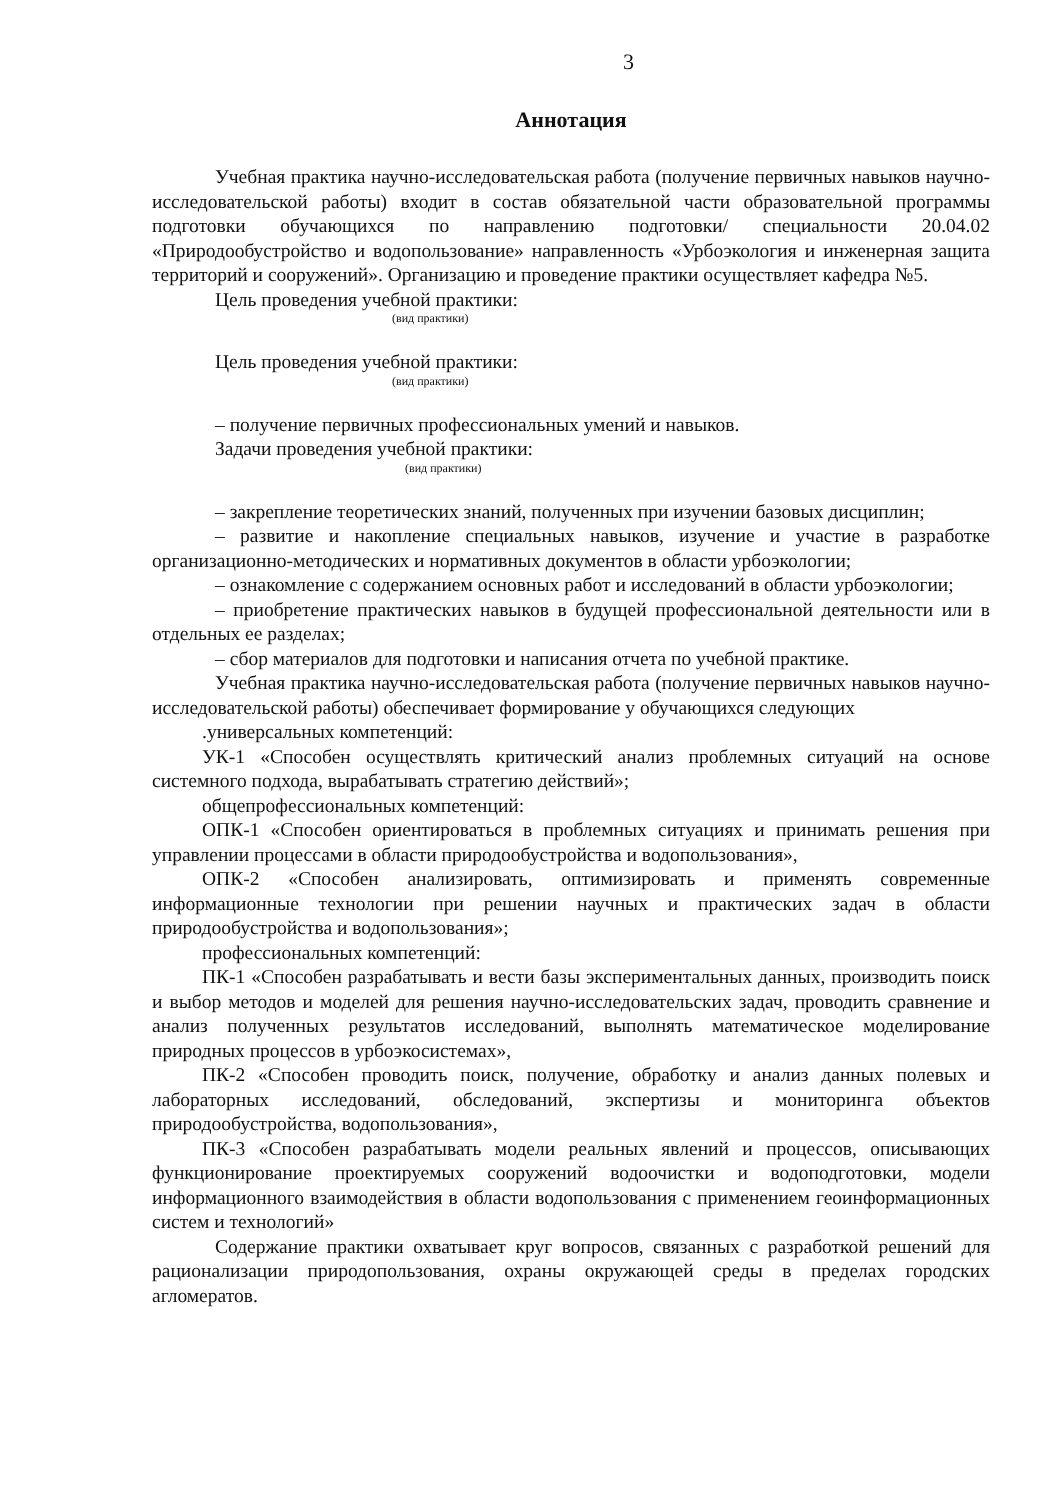3
Аннотация
Учебная практика научно-исследовательская работа (получение первичных навыков научно-исследовательской работы) входит в состав обязательной части образовательной программы подготовки обучающихся по направлению подготовки/ специальности 20.04.02 «Природообустройство и водопользование» направленность «Урбоэкология и инженерная защита территорий и сооружений». Организацию и проведение практики осуществляет кафедра №5.
Цель проведения учебной практики:
(вид практики)
Цель проведения учебной практики:
(вид практики)
– получение первичных профессиональных умений и навыков.
Задачи проведения учебной практики:
(вид практики)
– закрепление теоретических знаний, полученных при изучении базовых дисциплин;
– развитие и накопление специальных навыков, изучение и участие в разработке организационно-методических и нормативных документов в области урбоэкологии;
– ознакомление с содержанием основных работ и исследований в области урбоэкологии;
– приобретение практических навыков в будущей профессиональной деятельности или в отдельных ее разделах;
– сбор материалов для подготовки и написания отчета по учебной практике.
Учебная практика научно-исследовательская работа (получение первичных навыков научно-исследовательской работы) обеспечивает формирование у обучающихся следующих
.универсальных компетенций:
УК-1 «Способен осуществлять критический анализ проблемных ситуаций на основе системного подхода, вырабатывать стратегию действий»;
общепрофессиональных компетенций:
ОПК-1 «Способен ориентироваться в проблемных ситуациях и принимать решения при управлении процессами в области природообустройства и водопользования»,
ОПК-2 «Способен анализировать, оптимизировать и применять современные информационные технологии при решении научных и практических задач в области природообустройства и водопользования»;
профессиональных компетенций:
ПК-1 «Способен разрабатывать и вести базы экспериментальных данных, производить поиск и выбор методов и моделей для решения научно-исследовательских задач, проводить сравнение и анализ полученных результатов исследований, выполнять математическое моделирование природных процессов в урбоэкосистемах»,
ПК-2 «Способен проводить поиск, получение, обработку и анализ данных полевых и лабораторных исследований, обследований, экспертизы и мониторинга объектов природообустройства, водопользования»,
ПК-3 «Способен разрабатывать модели реальных явлений и процессов, описывающих функционирование проектируемых сооружений водоочистки и водоподготовки, модели информационного взаимодействия в области водопользования с применением геоинформационных систем и технологий»
Содержание практики охватывает круг вопросов, связанных с разработкой решений для рационализации природопользования, охраны окружающей среды в пределах городских агломератов.